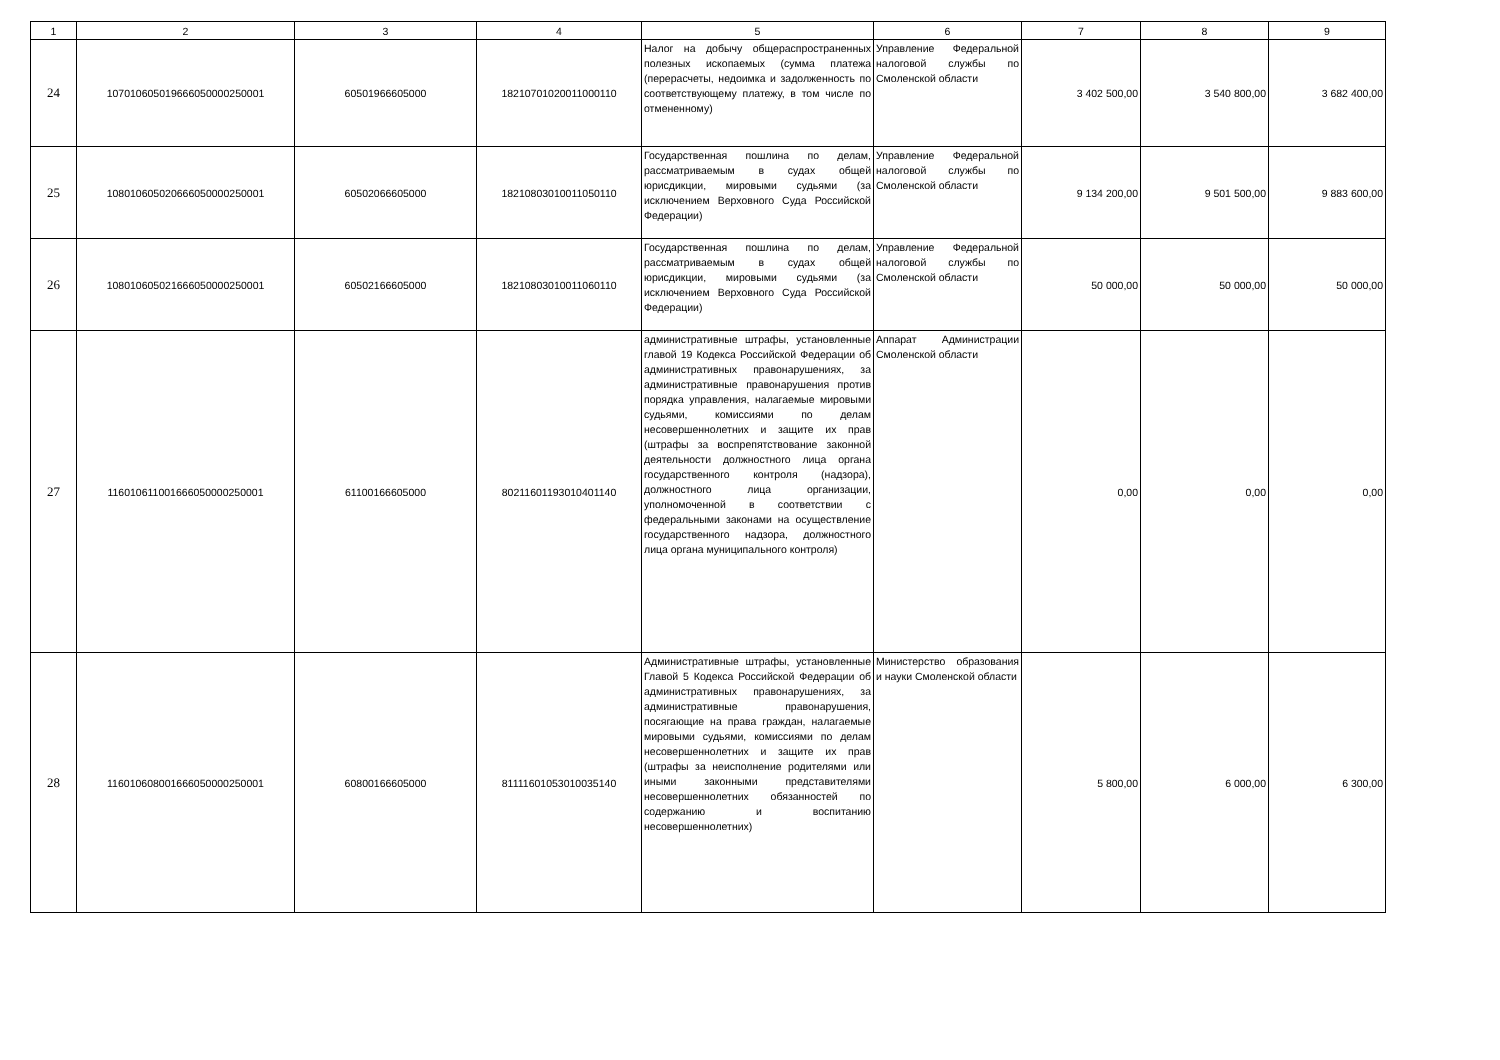| 1 | 2 | 3 | 4 | 5 | 6 | 7 | 8 | 9 |
| --- | --- | --- | --- | --- | --- | --- | --- | --- |
| 24 | 10701060501966605000025000​1 | 60501966605000 | 18210701020011000110 | Налог на добычу общераспространенных полезных ископаемых (сумма платежа (перерасчеты, недоимка и задолженность по соответствующему платежу, в том числе по отмененному) | Управление Федеральной налоговой службы по Смоленской области | 3 402 500,00 | 3 540 800,00 | 3 682 400,00 |
| 25 | 108010605020666050000250001 | 60502066605000 | 18210803010011050110 | Государственная пошлина по делам, рассматриваемым в судах общей юрисдикции, мировыми судьями (за исключением Верховного Суда Российской Федерации) | Управление Федеральной налоговой службы по Смоленской области | 9 134 200,00 | 9 501 500,00 | 9 883 600,00 |
| 26 | 108010605021666050000250001 | 60502166605000 | 18210803010011060110 | Государственная пошлина по делам, рассматриваемым в судах общей юрисдикции, мировыми судьями (за исключением Верховного Суда Российской Федерации) | Управление Федеральной налоговой службы по Смоленской области | 50 000,00 | 50 000,00 | 50 000,00 |
| 27 | 116010611001666050000250001 | 61100166605000 | 80211601193010401140 | административные штрафы, установленные главой 19 Кодекса Российской Федерации об административных правонарушениях, за административные правонарушения против порядка управления, налагаемые мировыми судьями, комиссиями по делам несовершеннолетних и защите их прав (штрафы за воспрепятствование законной деятельности должностного лица органа государственного контроля (надзора), должностного лица организации, уполномоченной в соответствии с федеральными законами на осуществление государственного надзора, должностного лица органа муниципального контроля) | Аппарат Администрации Смоленской области | 0,00 | 0,00 | 0,00 |
| 28 | 116010608001666050000250001 | 60800166605000 | 81111601053010035140 | Административные штрафы, установленные Главой 5 Кодекса Российской Федерации об административных правонарушениях, за административные правонарушения, посягающие на права граждан, налагаемые мировыми судьями, комиссиями по делам несовершеннолетних и защите их прав (штрафы за неисполнение родителями или иными законными представителями несовершеннолетних обязанностей по содержанию и воспитанию несовершеннолетних) | Министерство образования и науки Смоленской области | 5 800,00 | 6 000,00 | 6 300,00 |